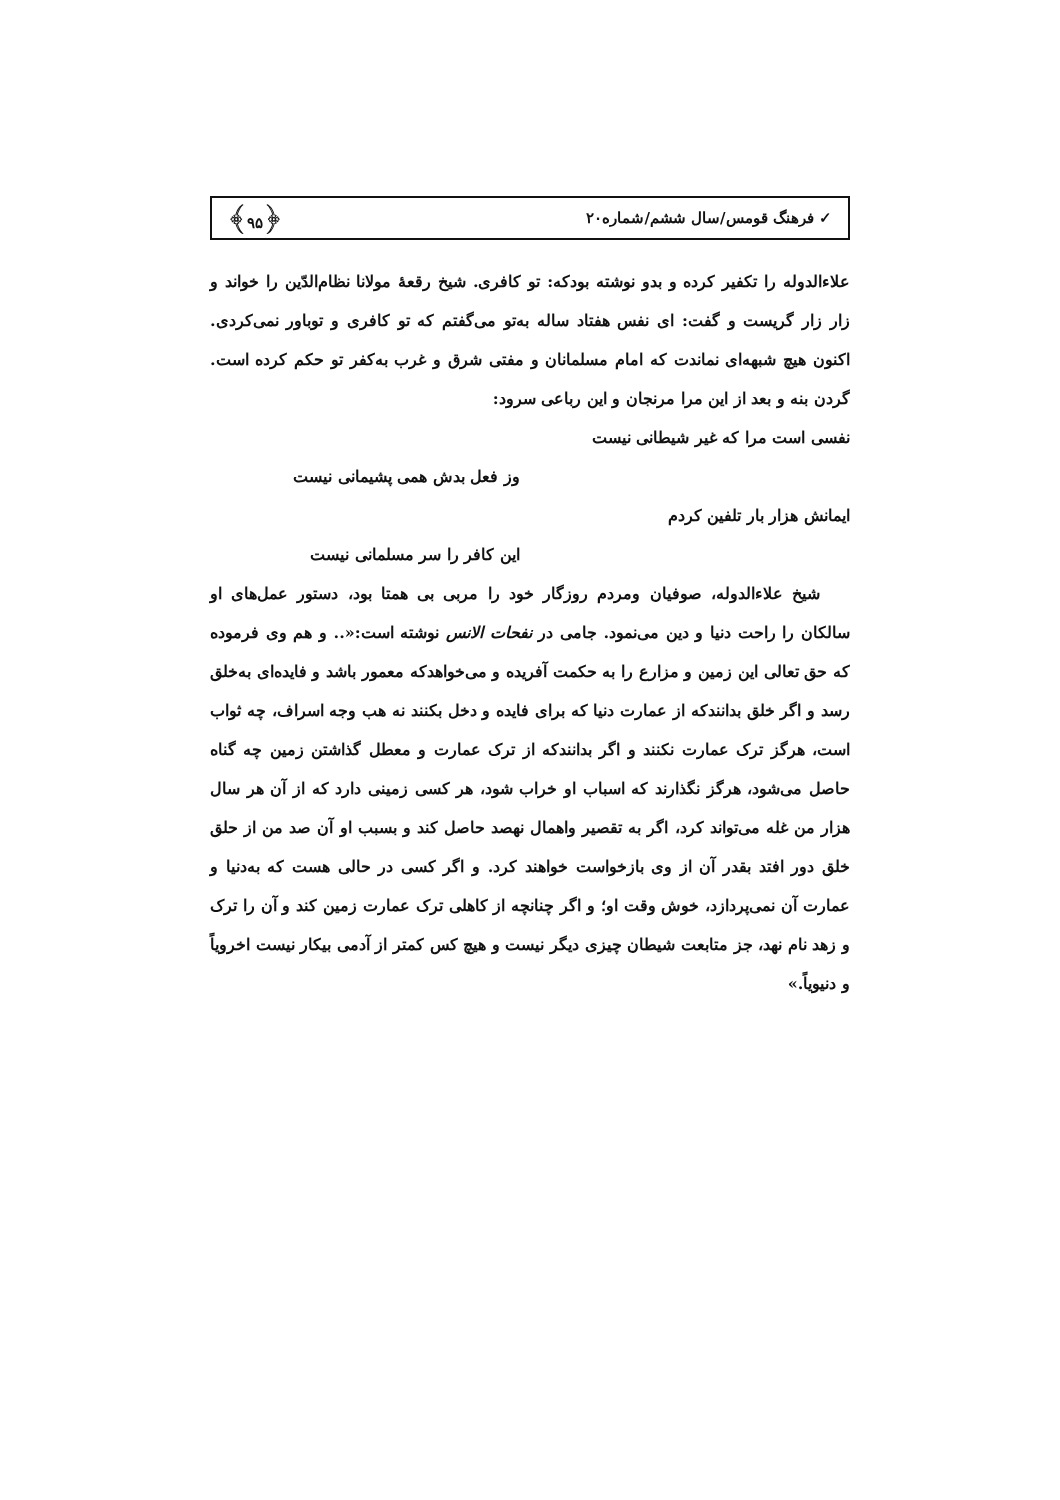✓ فرهنگ قومس/سال ششم/شماره۲۰ ﴿۹۵﴾
علاءالدوله را تکفیر کرده و بدو نوشته بودکه: تو کافری. شیخ رقعهٔ مولانا نظام‌الدّین را خواند و زار زار گریست و گفت: ای نفس هفتاد ساله به‌تو می‌گفتم که تو کافری و توباور نمی‌کردی. اکنون هیچ شبهه‌ای نماندت که امام مسلمانان و مفتی شرق و غرب به‌کفر تو حکم کرده است. گردن بنه و بعد از این مرا مرنجان و این رباعی سرود:
نفسی است مرا که غیر شیطانی نیست
وز فعل بدش همی پشیمانی نیست
ایمانش هزار بار تلفین کردم
این کافر را سر مسلمانی نیست
شیخ علاءالدوله، صوفیان ومردم روزگار خود را مربی بی همتا بود، دستور عمل‌های او سالکان را راحت دنیا و دین می‌نمود. جامی در نفحات الانس نوشته است:«.. و هم وی فرموده که حق تعالی این زمین و مزارع را به حکمت آفریده و می‌خواهدکه معمور باشد و فایده‌ای به‌خلق رسد و اگر خلق بدانندکه از عمارت دنیا که برای فایده و دخل بکنند نه هب وجه اسراف، چه ثواب است، هرگز ترک عمارت نکنند و اگر بدانندکه از ترک عمارت و معطل گذاشتن زمین چه گناه حاصل می‌شود، هرگز نگذارند که اسباب او خراب شود، هر کسی زمینی دارد که از آن هر سال هزار من غله می‌تواند کرد، اگر به تقصیر واهمال نهصد حاصل کند و بسبب او آن صد من از حلق خلق دور افتد بقدر آن از وی بازخواست خواهند کرد. و اگر کسی در حالی هست که به‌دنیا و عمارت آن نمی‌پردازد، خوش وقت او؛ و اگر چنانچه از کاهلی ترک عمارت زمین کند و آن را ترک و زهد نام نهد، جز متابعت شیطان چیزی دیگر نیست و هیچ کس کمتر از آدمی بیکار نیست اخرویاً و دنیویاً.»